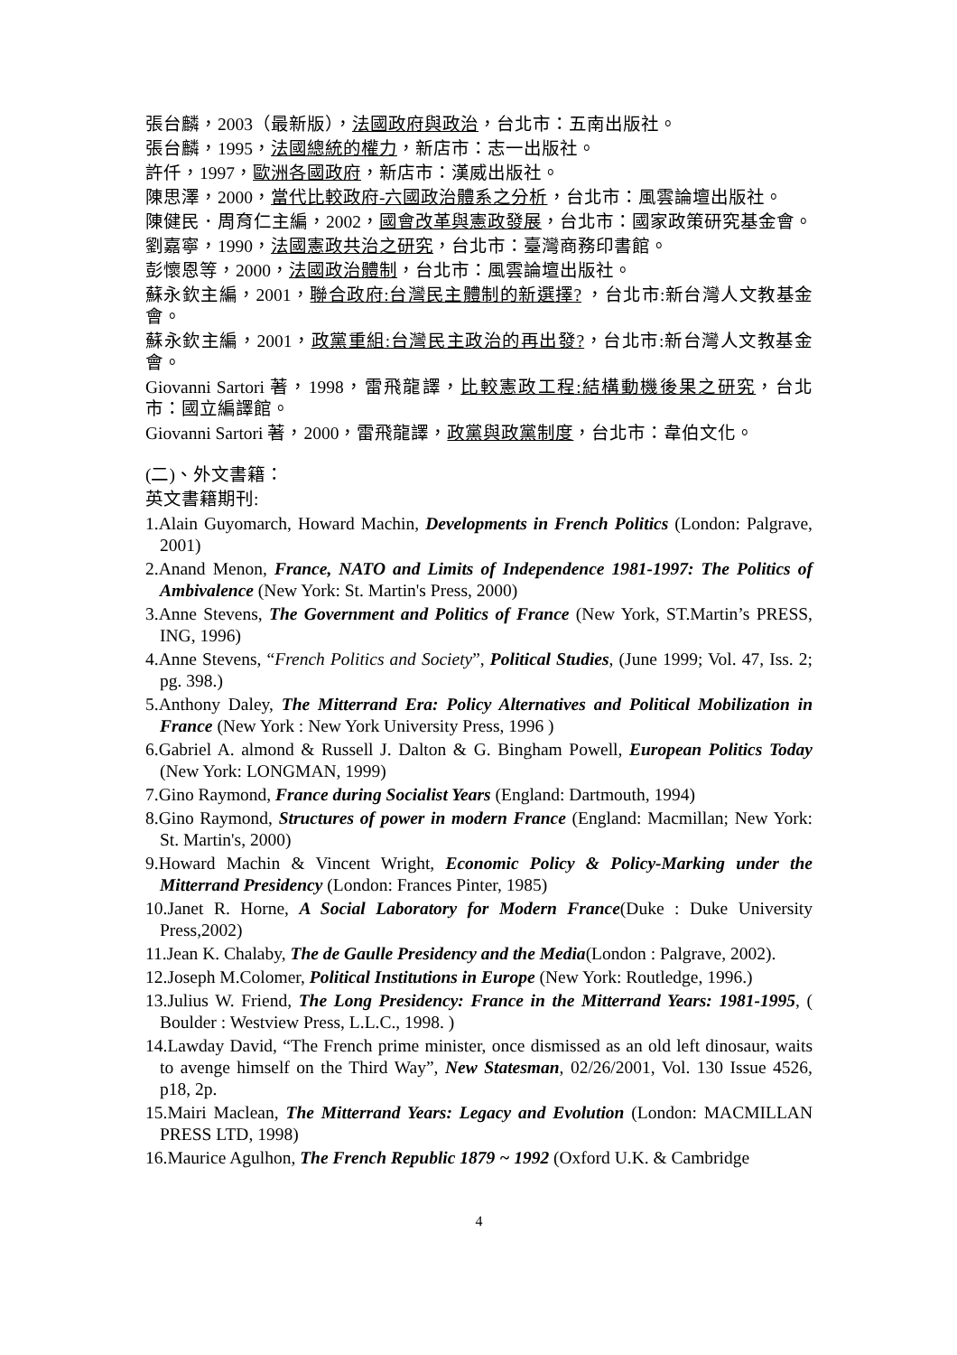張台麟，2003（最新版），法國政府與政治，台北市：五南出版社。
張台麟，1995，法國總統的權力，新店市：志一出版社。
許仟，1997，歐洲各國政府，新店市：漢威出版社。
陳思澤，2000，當代比較政府-六國政治體系之分析，台北市：風雲論壇出版社。
陳健民．周育仁主編，2002，國會改革與憲政發展，台北市：國家政策研究基金會。
劉嘉寧，1990，法國憲政共治之研究，台北市：臺灣商務印書館。
彭懷恩等，2000，法國政治體制，台北市：風雲論壇出版社。
蘇永欽主編，2001，聯合政府:台灣民主體制的新選擇? ，台北市:新台灣人文教基金會。
蘇永欽主編，2001，政黨重組:台灣民主政治的再出發?，台北市:新台灣人文教基金會。
Giovanni Sartori 著，1998，雷飛龍譯，比較憲政工程:結構動機後果之研究，台北市：國立編譯館。
Giovanni Sartori 著，2000，雷飛龍譯，政黨與政黨制度，台北市：韋伯文化。
(二)、外文書籍：
英文書籍期刊:
1.Alain Guyomarch, Howard Machin, Developments in French Politics (London: Palgrave, 2001)
2.Anand Menon, France, NATO and Limits of Independence 1981-1997: The Politics of Ambivalence (New York: St. Martin's Press, 2000)
3.Anne Stevens, The Government and Politics of France (New York, ST.Martin’s PRESS, ING, 1996)
4.Anne Stevens, “French Politics and Society”, Political Studies, (June 1999; Vol. 47, Iss. 2; pg. 398.)
5.Anthony Daley, The Mitterrand Era: Policy Alternatives and Political Mobilization in France (New York : New York University Press, 1996 )
6.Gabriel A. almond & Russell J. Dalton & G. Bingham Powell, European Politics Today (New York: LONGMAN, 1999)
7.Gino Raymond, France during Socialist Years (England: Dartmouth, 1994)
8.Gino Raymond, Structures of power in modern France (England: Macmillan; New York: St. Martin's, 2000)
9.Howard Machin & Vincent Wright, Economic Policy & Policy-Marking under the Mitterrand Presidency (London: Frances Pinter, 1985)
10.Janet R. Horne, A Social Laboratory for Modern France(Duke : Duke University Press,2002)
11.Jean K. Chalaby, The de Gaulle Presidency and the Media(London : Palgrave, 2002).
12.Joseph M.Colomer, Political Institutions in Europe (New York: Routledge, 1996.)
13.Julius W. Friend, The Long Presidency: France in the Mitterrand Years: 1981-1995, ( Boulder : Westview Press, L.L.C., 1998. )
14.Lawday David, “The French prime minister, once dismissed as an old left dinosaur, waits to avenge himself on the Third Way”, New Statesman, 02/26/2001, Vol. 130 Issue 4526, p18, 2p.
15.Mairi Maclean, The Mitterrand Years: Legacy and Evolution (London: MACMILLAN PRESS LTD, 1998)
16.Maurice Agulhon, The French Republic 1879 ~ 1992 (Oxford U.K. & Cambridge
4